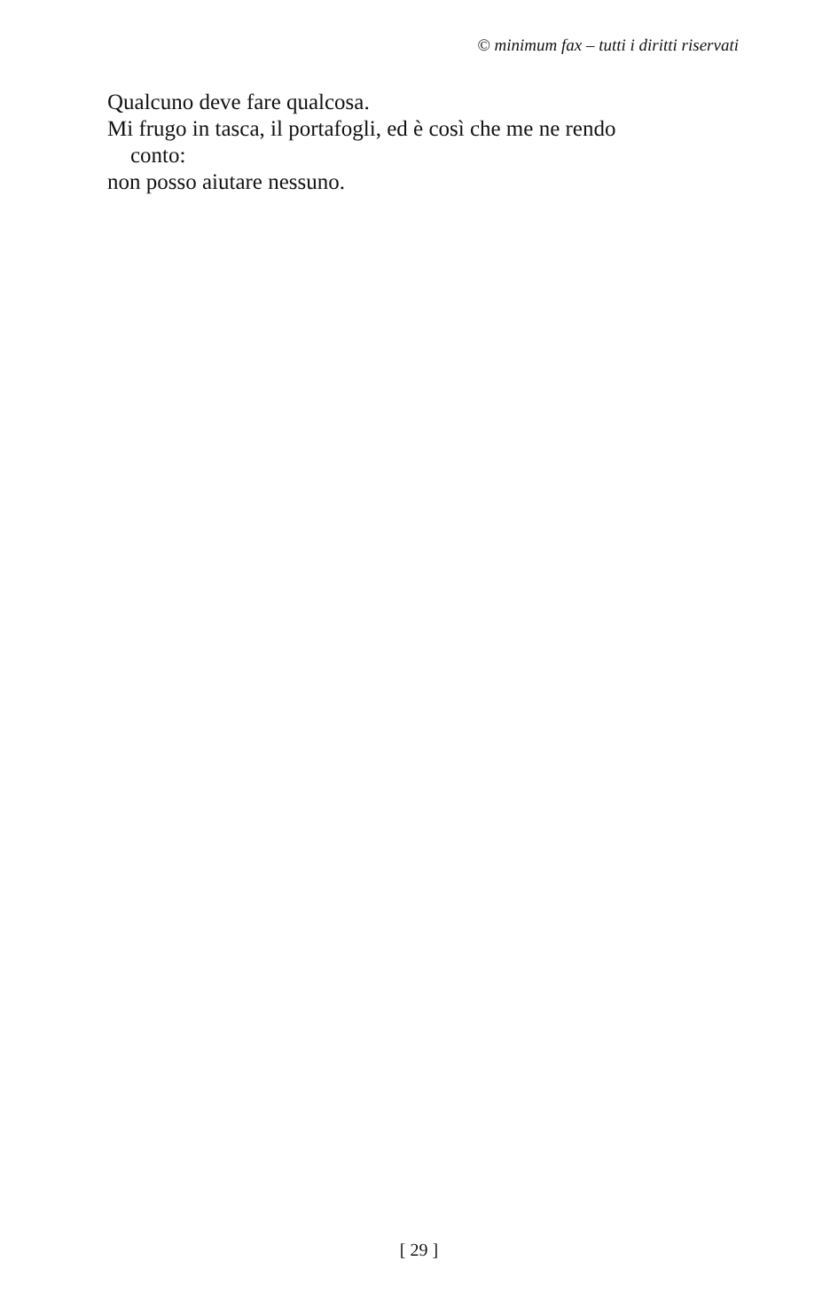© minimum fax – tutti i diritti riservati
Qualcuno deve fare qualcosa.
Mi frugo in tasca, il portafogli, ed è così che me ne rendo
conto:
non posso aiutare nessuno.
[ 29 ]